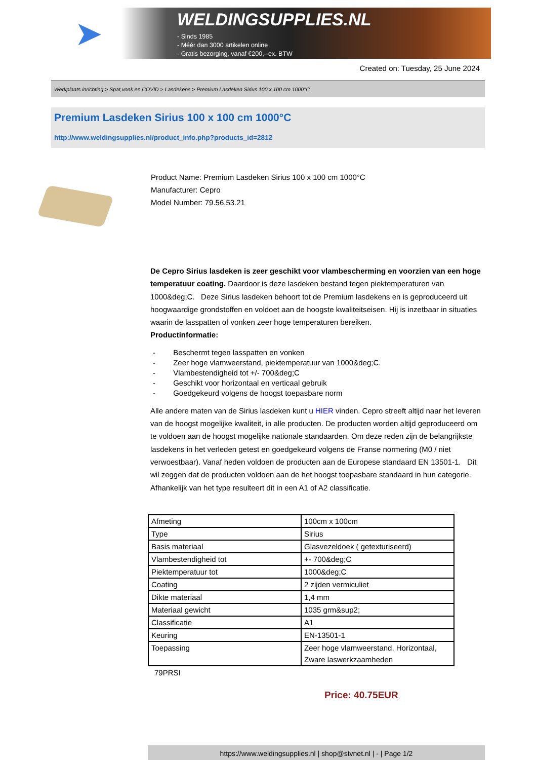➤
WELDINGSUPPLIES.NL
- Sinds 1985
- Méér dan 3000 artikelen online
- Gratis bezorging, vanaf €200,--ex. BTW
Created on: Tuesday, 25 June 2024
Werkplaats inrichting > Spat,vonk en COVID > Lasdekens > Premium Lasdeken Sirius 100 x 100 cm 1000°C
Premium Lasdeken Sirius 100 x 100 cm 1000°C
http://www.weldingsupplies.nl/product_info.php?products_id=2812
Product Name: Premium Lasdeken Sirius 100 x 100 cm 1000°C
Manufacturer: Cepro
Model Number: 79.56.53.21
De Cepro Sirius lasdeken is zeer geschikt voor vlambescherming en voorzien van een hoge temperatuur coating. Daardoor is deze lasdeken bestand tegen piektemperaturen van 1000&deg;C. Deze Sirius lasdeken behoort tot de Premium lasdekens en is geproduceerd uit hoogwaardige grondstoffen en voldoet aan de hoogste kwaliteitseisen. Hij is inzetbaar in situaties waarin de lasspatten of vonken zeer hoge temperaturen bereiken.
Productinformatie:
- Beschermt tegen lasspatten en vonken
- Zeer hoge vlamweerstand, piektemperatuur van 1000&deg;C.
- Vlambestendigheid tot +/- 700&deg;C
- Geschikt voor horizontaal en verticaal gebruik
- Goedgekeurd volgens de hoogst toepasbare norm
Alle andere maten van de Sirius lasdeken kunt u HIER vinden. Cepro streeft altijd naar het leveren van de hoogst mogelijke kwaliteit, in alle producten. De producten worden altijd geproduceerd om te voldoen aan de hoogst mogelijke nationale standaarden. Om deze reden zijn de belangrijkste lasdekens in het verleden getest en goedgekeurd volgens de Franse normering (M0 / niet verwoestbaar). Vanaf heden voldoen de producten aan de Europese standaard EN 13501-1. Dit wil zeggen dat de producten voldoen aan de het hoogst toepasbare standaard in hun categorie. Afhankelijk van het type resulteert dit in een A1 of A2 classificatie.
| Afmeting | 100cm x 100cm |
| Type | Sirius |
| Basis materiaal | Glasvezeldoek ( getexturiseerd) |
| Vlambestendigheid tot | +- 700&deg;C |
| Piektemperatuur tot | 1000&deg;C |
| Coating | 2 zijden vermiculiet |
| Dikte materiaal | 1,4 mm |
| Materiaal gewicht | 1035 grm&sup2; |
| Classificatie | A1 |
| Keuring | EN-13501-1 |
| Toepassing | Zeer hoge vlamweerstand, Horizontaal, Zware laswerkzaamheden |
79PRSI
Price: 40.75EUR
https://www.weldingsupplies.nl | shop@stvnet.nl | - | Page 1/2